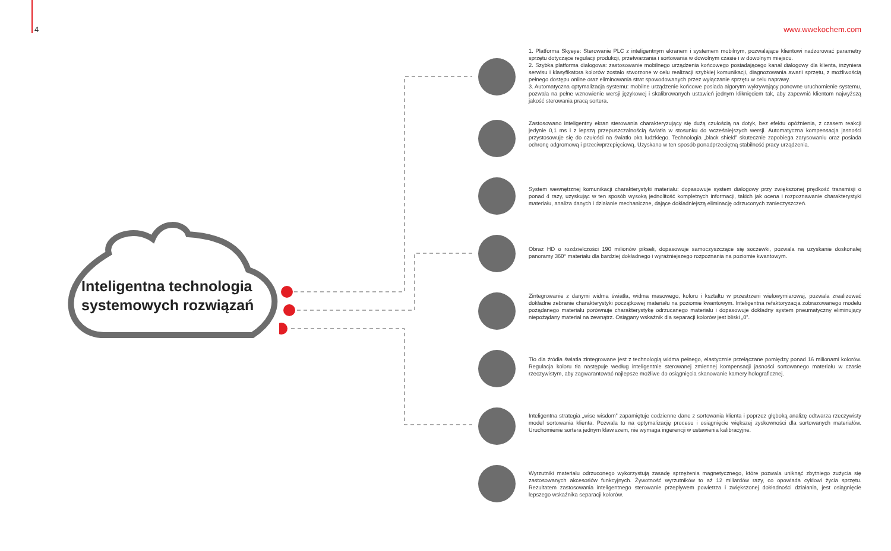4 www.wwekochem.com
Inteligentna technologia
systemowych rozwiązań
1. Platforma Skyeye: Sterowanie PLC z inteligentnym ekranem i systemem mobilnym, pozwalające klientowi nadzorować parametry sprzętu dotyczące regulacji produkcji, przetwarzania i sortowania w dowolnym czasie i w dowolnym miejscu.
2. Szybka platforma dialogowa: zastosowanie mobilnego urządzenia końcowego posiadającego kanał dialogowy dla klienta, inżyniera serwisu i klasyfikatora kolorów zostało stworzone w celu realizacji szybkiej komunikacji, diagnozowania awarii sprzętu, z możliwością pełnego dostępu online oraz eliminowania strat spowodowanych przez wyłączanie sprzętu w celu naprawy.
3. Automatyczna optymalizacja systemu: mobilne urządzenie końcowe posiada algorytm wykrywający ponowne uruchomienie systemu, pozwala na pełne wznowienie wersji językowej i skalibrowanych ustawień jednym kliknięciem tak, aby zapewnić klientom najwyższą jakość sterowania pracą sortera.
Zastosowano Inteligentny ekran sterowania charakteryzujący się dużą czułością na dotyk, bez efektu opóźnienia, z czasem reakcji jedynie 0,1 ms i z lepszą przepuszczalnością światła w stosunku do wcześniejszych wersji. Automatyczna kompensacja jasności przystosowuje się do czułości na światło oka ludzkiego. Technologia „black shield” skutecznie zapobiega zarysowaniu oraz posiada ochronę odgromową i przeciwprzepięciową. Uzyskano w ten sposób ponadprzeciętną stabilność pracy urządzenia.
System wewnętrznej komunikacji charakterystyki materiału: dopasowuje system dialogowy przy zwiększonej prędkość transmisji o ponad 4 razy, uzyskując w ten sposób wysoką jednolitość kompletnych informacji, takich jak ocena i rozpoznawanie charakterystyki materiału, analiza danych i działanie mechaniczne, dające dokładniejszą eliminację odrzuconych zanieczyszczeń.
Obraz HD o rozdzielczości 190 milionów pikseli, dopasowuje samoczyszczące się soczewki, pozwala na uzyskanie doskonałej panoramy 360° materiału dla bardziej dokładnego i wyraźniejszego rozpoznania na poziomie kwantowym.
Zintegrowanie z danymi widma światła, widma masowego, koloru i kształtu w przestrzeni wielowymiarowej, pozwala zrealizować dokładne zebranie charakterystyki początkowej materiału na poziomie kwantowym. Inteligentna refaktoryzacja zobrazowanego modelu pożądanego materiału porównuje charakterystykę odrzucanego materiału i dopasowuje dokładny system pneumatyczny eliminujący niepożądany materiał na zewnątrz. Osiągany wskaźnik dla separacji kolorów jest bliski „0”.
Tło dla źródła światła zintegrowane jest z technologią widma pełnego, elastycznie przełączane pomiędzy ponad 16 milionami kolorów. Regulacja koloru tła następuje według inteligentnie sterowanej zmiennej kompensacji jasności sortowanego materiału w czasie rzeczywistym, aby zagwarantować najlepsze możliwe do osiągnięcia skanowanie kamery holograficznej.
Inteligentna strategia „wise wisdom” zapamiętuje codzienne dane z sortowania klienta i poprzez głęboką analizę odtwarza rzeczywisty model sortowania klienta. Pozwala to na optymalizację procesu i osiągnięcie większej zyskowności dla sortowanych materiałów. Uruchomienie sortera jednym klawiszem, nie wymaga ingerencji w ustawienia kalibracyjne.
Wyrzutniki materiału odrzuconego wykorzystują zasadę sprzężenia magnetycznego, które pozwala uniknąć zbytniego zużycia się zastosowanych akcesoriów funkcyjnych. Żywotność wyrzutników to aż 12 miliardów razy, co opowiada cyklowi życia sprzętu. Rezultatem zastosowania inteligentnego sterowanie przepływem powietrza i zwiększonej dokładności działania, jest osiągnięcie lepszego wskaźnika separacji kolorów.